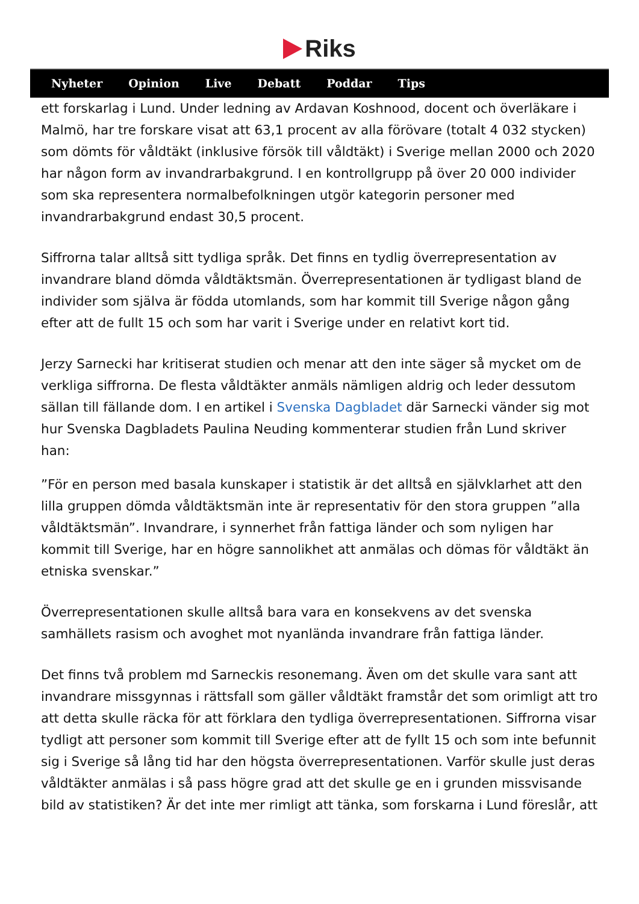Riks
Nyheter Opinion Live Debatt Poddar Tips
ett forskarlag i Lund. Under ledning av Ardavan Koshnood, docent och överläkare i Malmö, har tre forskare visat att 63,1 procent av alla förövare (totalt 4 032 stycken) som dömts för våldtäkt (inklusive försök till våldtäkt) i Sverige mellan 2000 och 2020 har någon form av invandrarbakgrund. I en kontrollgrupp på över 20 000 individer som ska representera normalbefolkningen utgör kategorin personer med invandrarbakgrund endast 30,5 procent.
Siffrorna talar alltså sitt tydliga språk. Det finns en tydlig överrepresentation av invandrare bland dömda våldtäktsmän. Överrepresentationen är tydligast bland de individer som själva är födda utomlands, som har kommit till Sverige någon gång efter att de fullt 15 och som har varit i Sverige under en relativt kort tid.
Jerzy Sarnecki har kritiserat studien och menar att den inte säger så mycket om de verkliga siffrorna. De flesta våldtäkter anmäls nämligen aldrig och leder dessutom sällan till fällande dom. I en artikel i Svenska Dagbladet där Sarnecki vänder sig mot hur Svenska Dagbladets Paulina Neuding kommenterar studien från Lund skriver han:
”För en person med basala kunskaper i statistik är det alltså en självklarhet att den lilla gruppen dömda våldtäktsmän inte är representativ för den stora gruppen ”alla våldtäktsmän”. Invandrare, i synnerhet från fattiga länder och som nyligen har kommit till Sverige, har en högre sannolikhet att anmälas och dömas för våldtäkt än etniska svenskar.”
Överrepresentationen skulle alltså bara vara en konsekvens av det svenska samhällets rasism och avoghet mot nyanlända invandrare från fattiga länder.
Det finns två problem md Sarneckis resonemang. Även om det skulle vara sant att invandrare missgynnas i rättsfall som gäller våldtäkt framstår det som orimligt att tro att detta skulle räcka för att förklara den tydliga överrepresentationen. Siffrorna visar tydligt att personer som kommit till Sverige efter att de fyllt 15 och som inte befunnit sig i Sverige så lång tid har den högsta överrepresentationen. Varför skulle just deras våldtäkter anmälas i så pass högre grad att det skulle ge en i grunden missvisande bild av statistiken? Är det inte mer rimligt att tänka, som forskarna i Lund föreslår, att